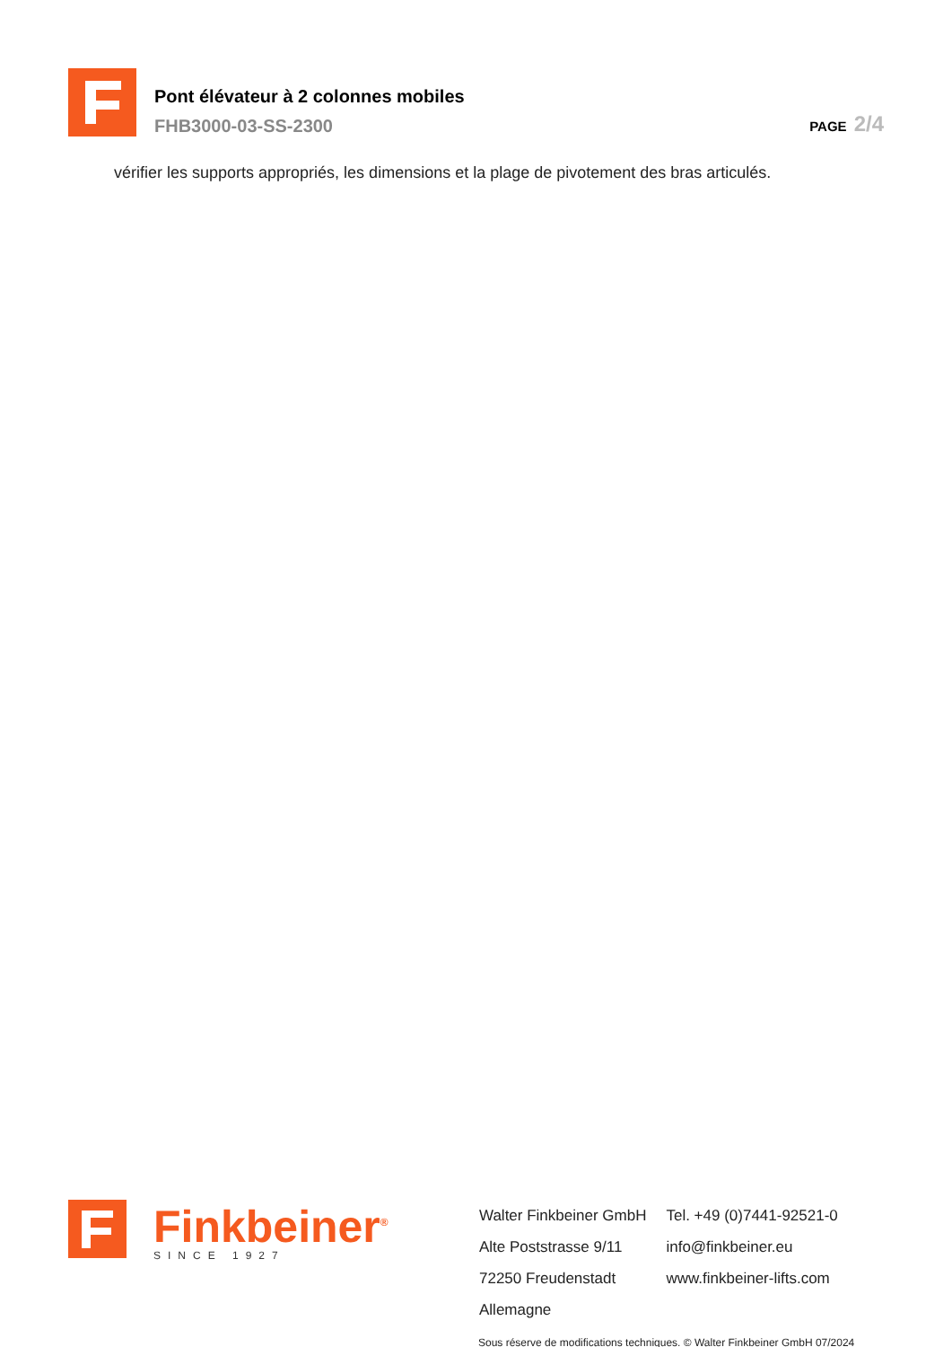Pont élévateur à 2 colonnes mobiles
FHB3000-03-SS-2300
PAGE 2/4
vérifier les supports appropriés, les dimensions et la plage de pivotement des bras articulés.
Finkbeiner<sup>®</sup>
SINCE 1927
Walter Finkbeiner GmbH
Alte Poststrasse 9/11
72250 Freudenstadt
Allemagne
Tel. +49 (0)7441-92521-0
info@finkbeiner.eu
www.finkbeiner-lifts.com
Sous réserve de modifications techniques. © Walter Finkbeiner GmbH 07/2024